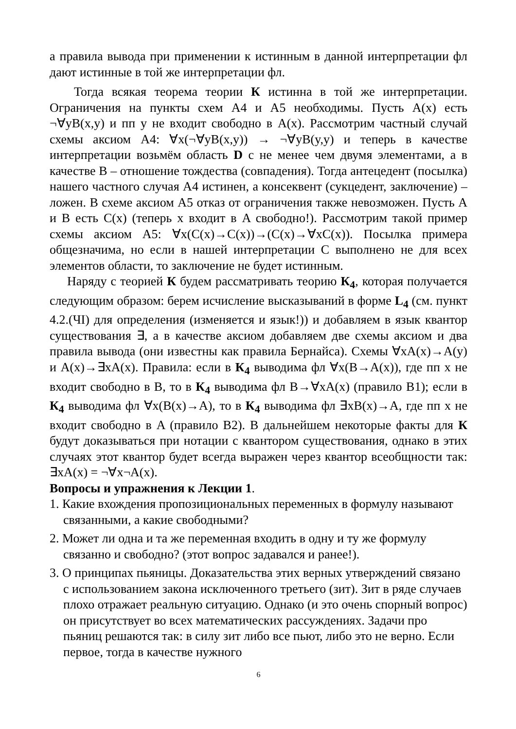а правила вывода при применении к истинным в данной интерпретации фл дают истинные в той же интерпретации фл.
Тогда всякая теорема теории К истинна в той же интерпретации. Ограничения на пункты схем А4 и А5 необходимы. Пусть A(x) есть ¬∀yB(x,y) и пп y не входит свободно в A(x). Рассмотрим частный случай схемы аксиом А4: ∀x(¬∀yB(x,y)) → ¬∀yB(y,y) и теперь в качестве интерпретации возьмём область D с не менее чем двумя элементами, а в качестве B – отношение тождества (совпадения). Тогда антецедент (посылка) нашего частного случая А4 истинен, а консеквент (сукцедент, заключение) – ложен. В схеме аксиом А5 отказ от ограничения также невозможен. Пусть A и B есть C(x) (теперь x входит в A свободно!). Рассмотрим такой пример схемы аксиом А5: ∀x(C(x)→C(x))→(C(x)→∀xC(x)). Посылка примера общезначима, но если в нашей интерпретации C выполнено не для всех элементов области, то заключение не будет истинным.
Наряду с теорией К будем рассматривать теорию К<sub>4</sub>, которая получается следующим образом: берем исчисление высказываний в форме L<sub>4</sub> (см. пункт 4.2.(ЧI) для определения (изменяется и язык!)) и добавляем в язык квантор существования ∃, а в качестве аксиом добавляем две схемы аксиом и два правила вывода (они известны как правила Бернайса). Схемы ∀xA(x)→A(y) и A(x)→∃xA(x). Правила: если в К<sub>4</sub> выводима фл ∀x(B→A(x)), где пп x не входит свободно в B, то в К<sub>4</sub> выводима фл B→∀xA(x) (правило В1); если в К<sub>4</sub> выводима фл ∀x(B(x)→A), то в К<sub>4</sub> выводима фл ∃xB(x)→A, где пп x не входит свободно в A (правило В2). В дальнейшем некоторые факты для К будут доказываться при нотации с квантором существования, однако в этих случаях этот квантор будет всегда выражен через квантор всеобщности так: ∃xA(x) = ¬∀x¬A(x).
Вопросы и упражнения к Лекции 1.
1. Какие вхождения пропозициональных переменных в формулу называют связанными, а какие свободными?
2. Может ли одна и та же переменная входить в одну и ту же формулу связанно и свободно? (этот вопрос задавался и ранее!).
3. О принципах пьяницы. Доказательства этих верных утверждений связано с использованием закона исключенного третьего (зит). Зит в ряде случаев плохо отражает реальную ситуацию. Однако (и это очень спорный вопрос) он присутствует во всех математических рассуждениях. Задачи про пьяниц решаются так: в силу зит либо все пьют, либо это не верно. Если первое, тогда в качестве нужного
6